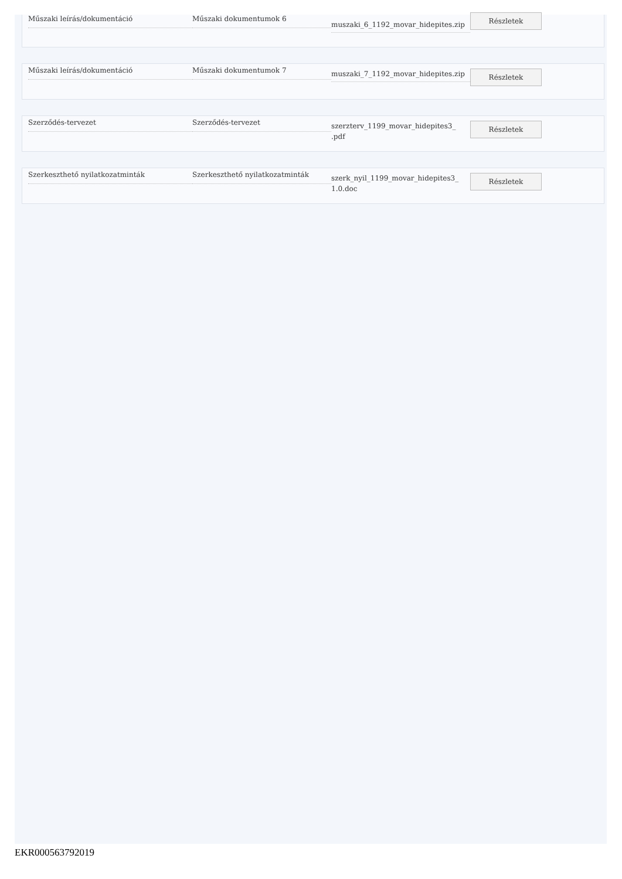Műszaki leírás/dokumentáció Műszaki dokumentumok 6
muszaki_6_1192_movar_hidepites.zip
Részletek
Műszaki leírás/dokumentáció Műszaki dokumentumok 7
muszaki_7_1192_movar_hidepites.zip
Részletek
Szerződés-tervezet Szerződés-tervezet
szerzterv_1199_movar_hidepites3_
.pdf
Részletek
Szerkeszthető nyilatkozatminták Szerkeszthető nyilatkozatminták
szerk_nyil_1199_movar_hidepites3_
1.0.doc
Részletek
EKR000563792019